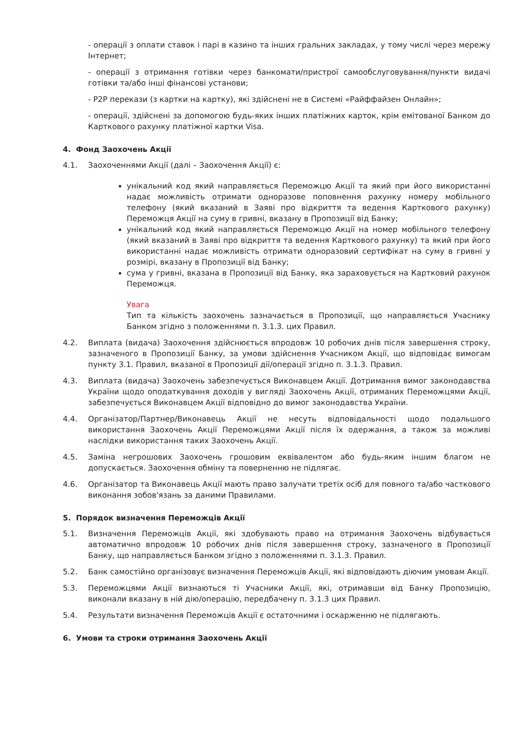- операції з оплати ставок і парі в казино та інших гральних закладах, у тому числі через мережу Інтернет;
- операції з отримання готівки через банкомати/пристрої самообслуговування/пункти видачі готівки та/або інші фінансові установи;
- P2P перекази (з картки на картку), які здійснені не в Системі «Райффайзен Онлайн»;
- операції, здійснені за допомогою будь-яких інших платіжних карток, крім емітованої Банком до Карткового рахунку платіжної картки Visa.
4. Фонд Заохочень Акції
4.1. Заохоченнями Акції (далі – Заохочення Акції) є:
унікальний код який направляється Переможцю Акції та який при його використанні надає можливість отримати одноразове поповнення рахунку номеру мобільного телефону (який вказаний в Заяві про відкриття та ведення Карткового рахунку) Переможця Акції на суму в гривні, вказану в Пропозиції від Банку;
унікальний код який направляється Переможцю Акції на номер мобільного телефону (який вказаний в Заяві про відкриття та ведення Карткового рахунку) та який при його використанні надає можливість отримати одноразовий сертифікат на суму в гривні у розмірі, вказану в Пропозиції від Банку;
сума у гривні, вказана в Пропозиції від Банку, яка зараховується на Картковий рахунок Переможця.
Увага
Тип та кількість заохочень зазначається в Пропозиції, що направляється Учаснику Банком згідно з положеннями п. 3.1.3. цих Правил.
4.2. Виплата (видача) Заохочення здійснюється впродовж 10 робочих днів після завершення строку, зазначеного в Пропозиції Банку, за умови здійснення Учасником Акції, що відповідає вимогам пункту 3.1. Правил, вказаної в Пропозиції дії/операції згідно п. 3.1.3. Правил.
4.3. Виплата (видача) Заохочень забезпечується Виконавцем Акції. Дотримання вимог законодавства України щодо оподаткування доходів у вигляді Заохочень Акції, отриманих Переможцями Акції, забезпечується Виконавцем Акції відповідно до вимог законодавства України.
4.4. Організатор/Партнер/Виконавець Акції не несуть відповідальності щодо подальшого використання Заохочень Акції Переможцями Акції після їх одержання, а також за можливі наслідки використання таких Заохочень Акції.
4.5. Заміна негрошових Заохочень грошовим еквівалентом або будь-яким іншим благом не допускається. Заохочення обміну та поверненню не підлягає.
4.6. Організатор та Виконавець Акції мають право залучати третіх осіб для повного та/або часткового виконання зобов'язань за даними Правилами.
5. Порядок визначення Переможців Акції
5.1. Визначення Переможців Акції, які здобувають право на отримання Заохочень відбувається автоматично впродовж 10 робочих днів після завершення строку, зазначеного в Пропозиції Банку, що направляється Банком згідно з положеннями п. 3.1.3. Правил.
5.2. Банк самостійно організовує визначення Переможців Акції, які відповідають діючим умовам Акції.
5.3. Переможцями Акції визнаються ті Учасники Акції, які, отримавши від Банку Пропозицію, виконали вказану в ній дію/операцію, передбачену п. 3.1.3 цих Правил.
5.4. Результати визначення Переможців Акції є остаточними і оскарженню не підлягають.
6. Умови та строки отримання Заохочень Акції